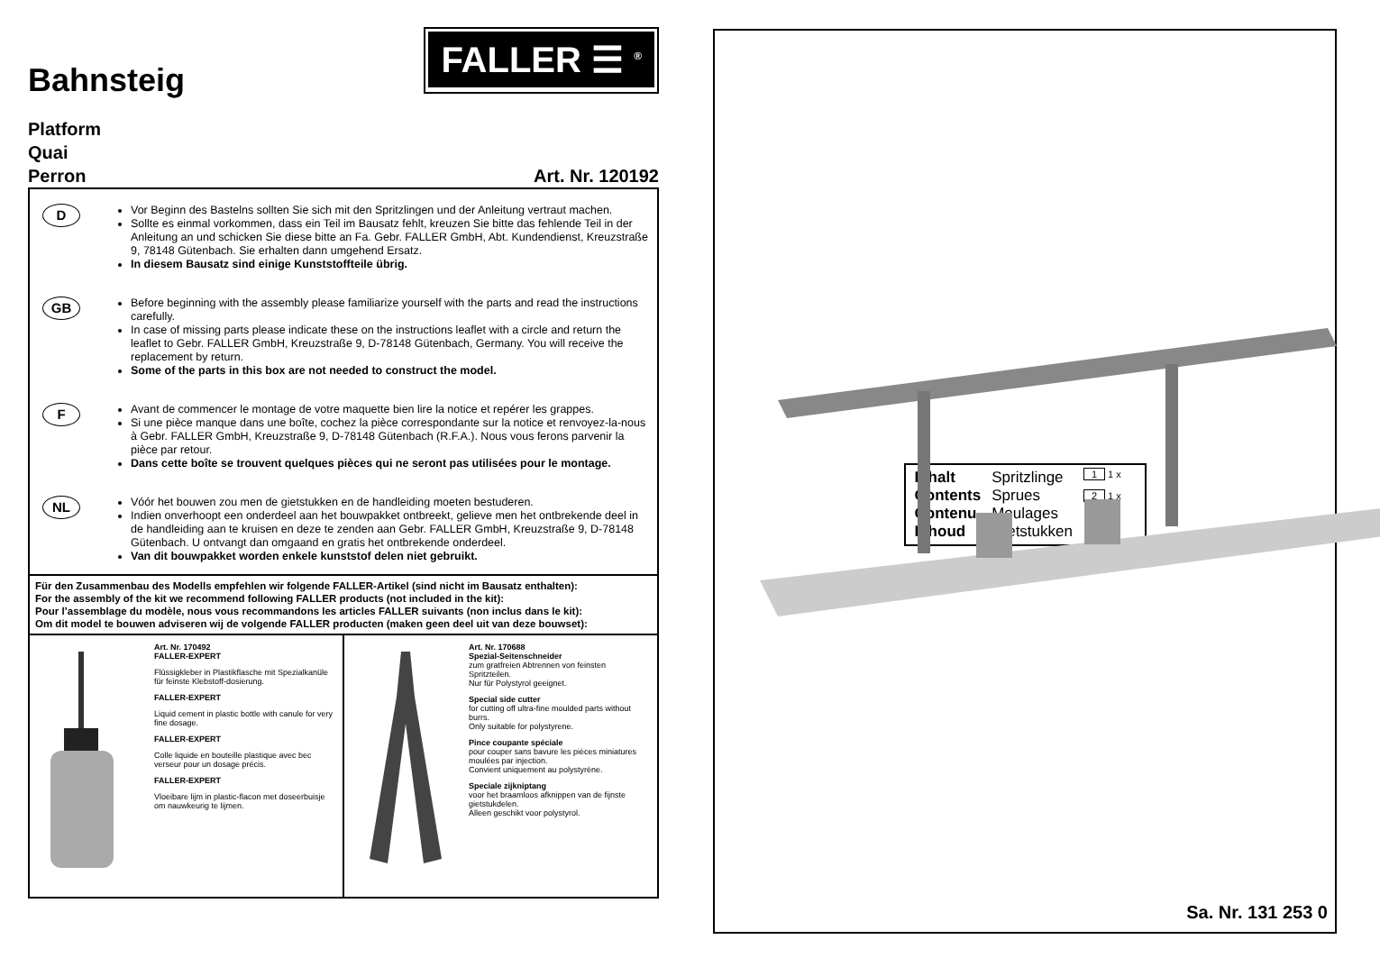Bahnsteig
FALLER ☰ <sup>®</sup>
Platform
Quai
Perron Art. Nr. 120192
D
Vor Beginn des Bastelns sollten Sie sich mit den Spritzlingen und der Anleitung vertraut machen.
Sollte es einmal vorkommen, dass ein Teil im Bausatz fehlt, kreuzen Sie bitte das fehlende Teil in der Anleitung an und schicken Sie diese bitte an Fa. Gebr. FALLER GmbH, Abt. Kundendienst, Kreuzstraße 9, 78148 Gütenbach. Sie erhalten dann umgehend Ersatz.
In diesem Bausatz sind einige Kunststoffteile übrig.
GB
Before beginning with the assembly please familiarize yourself with the parts and read the instructions carefully.
In case of missing parts please indicate these on the instructions leaflet with a circle and return the leaflet to Gebr. FALLER GmbH, Kreuzstraße 9, D-78148 Gütenbach, Germany. You will receive the replacement by return.
Some of the parts in this box are not needed to construct the model.
F
Avant de commencer le montage de votre maquette bien lire la notice et repérer les grappes.
Si une pièce manque dans une boîte, cochez la pièce correspondante sur la notice et renvoyez-la-nous à Gebr. FALLER GmbH, Kreuzstraße 9, D-78148 Gütenbach (R.F.A.). Nous vous ferons parvenir la pièce par retour.
Dans cette boîte se trouvent quelques pièces qui ne seront pas utilisées pour le montage.
NL
Vóór het bouwen zou men de gietstukken en de handleiding moeten bestuderen.
Indien onverhoopt een onderdeel aan het bouwpakket ontbreekt, gelieve men het ontbrekende deel in de handleiding aan te kruisen en deze te zenden aan Gebr. FALLER GmbH, Kreuzstraße 9, D-78148 Gütenbach. U ontvangt dan omgaand en gratis het ontbrekende onderdeel.
Van dit bouwpakket worden enkele kunststof delen niet gebruikt.
Für den Zusammenbau des Modells empfehlen wir folgende FALLER-Artikel (sind nicht im Bausatz enthalten):
For the assembly of the kit we recommend following FALLER products (not included in the kit):
Pour l’assemblage du modèle, nous vous recommandons les articles FALLER suivants (non inclus dans le kit):
Om dit model te bouwen adviseren wij de volgende FALLER producten (maken geen deel uit van deze bouwset):
Art. Nr. 170492
FALLER-EXPERT
Flüssigkleber in Plastikflasche mit Spezialkanüle für feinste Klebstoff-dosierung.
FALLER-EXPERT
Liquid cement in plastic bottle with canule for very fine dosage.
FALLER-EXPERT
Colle liquide en bouteille plastique avec bec verseur pour un dosage précis.
FALLER-EXPERT
Vloeibare lijm in plastic-flacon met doseerbuisje om nauwkeurig te lijmen.
Art. Nr. 170688
Spezial-Seitenschneider
zum gratfreien Abtrennen von feinsten Spritzteilen.
Nur für Polystyrol geeignet.
Special side cutter
for cutting off ultra-fine moulded parts without burrs.
Only suitable for polystyrene.
Pince coupante spéciale
pour couper sans bavure les pièces miniatures moulées par injection.
Convient uniquement au polystyrène.
Speciale zijkniptang
voor het braamloos afknippen van de fijnste gietstukdelen.
Alleen geschikt voor polystyrol.
Inhalt
Contents
Contenu
Inhoud
Spritzlinge
Sprues
Moulages
Gietstukken
1 1 x
2 1 x
Sa. Nr. 131 253 0